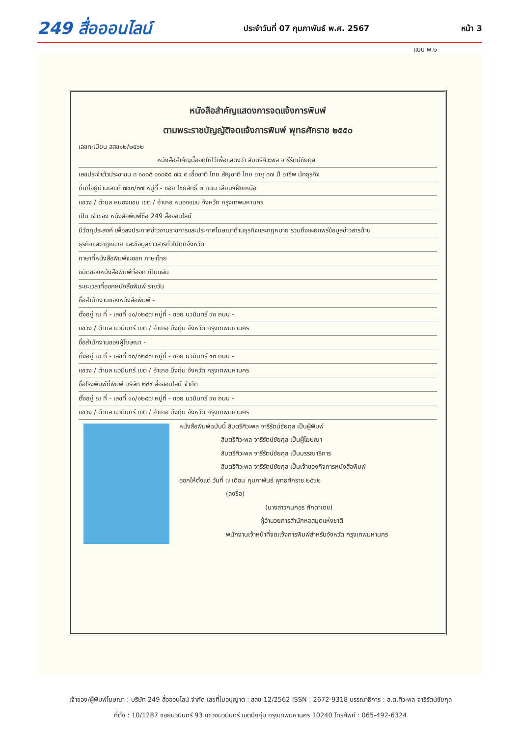249 สื่อออนไลน์ ประจำวันที่ 07 กุมภาพันธ์ พ.ศ. 2567 หน้า 3
แบบ พ.๒
หนังสือสำคัญแสดงการจดแจ้งการพิมพ์
ตามพระราชบัญญัติจดแจ้งการพิมพ์ พุทธศักราช ๒๕๕๐
เลขทะเบียน สสช๑๒/๒๕๖๒
หนังสือสำคัญนี้ออกให้ไว้เพื่อแสดงว่า สิบตรีศิวะพล จารีรัตน์ชัยกุล
เลขประจำตัวประชาชน ๓ ๑๐๐๕ ๐๑๐๕๘ ๗๔ ๙ เชื้อชาติ ไทย สัญชาติ ไทย อายุ ๓๗ ปี อาชีพ นักธุรกิจ
ถิ่นที่อยู่บ้านเลขที่ ๗๔๓/๓๗ หมู่ที่ - ซอย ไชยสิทธิ์ ๒ ถนน เลียบฯฝั่งเหนือ
แขวง / ตำบล หนองแขม เขต / อำเภอ หนองแขม จังหวัด กรุงเทพมหานคร
เป็น เจ้าของ หนังสือพิมพ์ชื่อ 249 สื่อออนไลน์
มีวัตถุประสงค์ เพื่อลงประกาศข่าวงานราชการและประกาศโฆษณาด้านธุรกิจและกฎหมาย รวมถึงเผยแพร่ข้อมูลข่าวสารด้าน
ธุรกิจและกฎหมาย และข้อมูลข่าวสารทั่วไปทุกจังหวัด
ภาษาที่หนังสือพิมพ์จะออก ภาษาไทย
ชนิดของหนังสือพิมพ์ที่ออก เป็นแผ่น
ระยะเวลาที่ออกหนังสือพิมพ์ รายวัน
ชื่อสำนักงานของหนังสือพิมพ์ -
ตั้งอยู่ ณ ที่ - เลขที่ ๑๐/๑๒๘๗ หมู่ที่ - ซอย นวมินทร์ ๙๓ ถนน -
แขวง / ตำบล นวมินทร์ เขต / อำเภอ บึงกุ่ม จังหวัด กรุงเทพมหานคร
ชื่อสำนักงานของผู้โฆษณา -
ตั้งอยู่ ณ ที่ - เลขที่ ๑๐/๑๒๘๗ หมู่ที่ - ซอย นวมินทร์ ๙๓ ถนน -
แขวง / ตำบล นวมินทร์ เขต / อำเภอ บึงกุ่ม จังหวัด กรุงเทพมหานคร
ชื่อโรงพิมพ์ที่พิมพ์ บริษัท ๒๔๙ สื่อออนไลน์ จำกัด
ตั้งอยู่ ณ ที่ - เลขที่ ๑๐/๑๒๘๗ หมู่ที่ - ซอย นวมินทร์ ๙๓ ถนน -
แขวง / ตำบล นวมินทร์ เขต / อำเภอ บึงกุ่ม จังหวัด กรุงเทพมหานคร
หนังสือพิมพ์ฉบับนี้ สิบตรีศิวะพล จารีรัตน์ชัยกุล เป็นผู้พิมพ์
สิบตรีศิวะพล จารีรัตน์ชัยกุล เป็นผู้โฆษณา
สิบตรีศิวะพล จารีรัตน์ชัยกุล เป็นบรรณาธิการ
สิบตรีศิวะพล จารีรัตน์ชัยกุล เป็นเจ้าของกิจการหนังสือพิมพ์
ออกให้ตั้งแต่ วันที่ ๗ เดือน กุมภาพันธ์ พุทธศักราช ๒๕๖๒
(ลงชื่อ)
(นางสาวกนกอร ศักดาเดช)
ผู้อำนวยการสำนักหอสมุดแห่งชาติ
พนักงานเจ้าหน้าที่จดแจ้งการพิมพ์สำหรับจังหวัด กรุงเทพมหานคร
เจ้าของ/ผู้พิมพ์โฆษณา : บริษัท 249 สื่อออนไลน์ จำกัด เลขที่ใบอนุญาต : สสช 12/2562 ISSN : 2672-9318 บรรณาธิการ : ส.ต.ศิวะพล จารีรัตน์ชัยกุล
ที่ตั้ง : 10/1287 ซอยนวมินทร์ 93 แขวงนวมินทร์ เขตบึงกุ่ม กรุงเทพมหานคร 10240 โทรศัพท์ : 065-492-6324